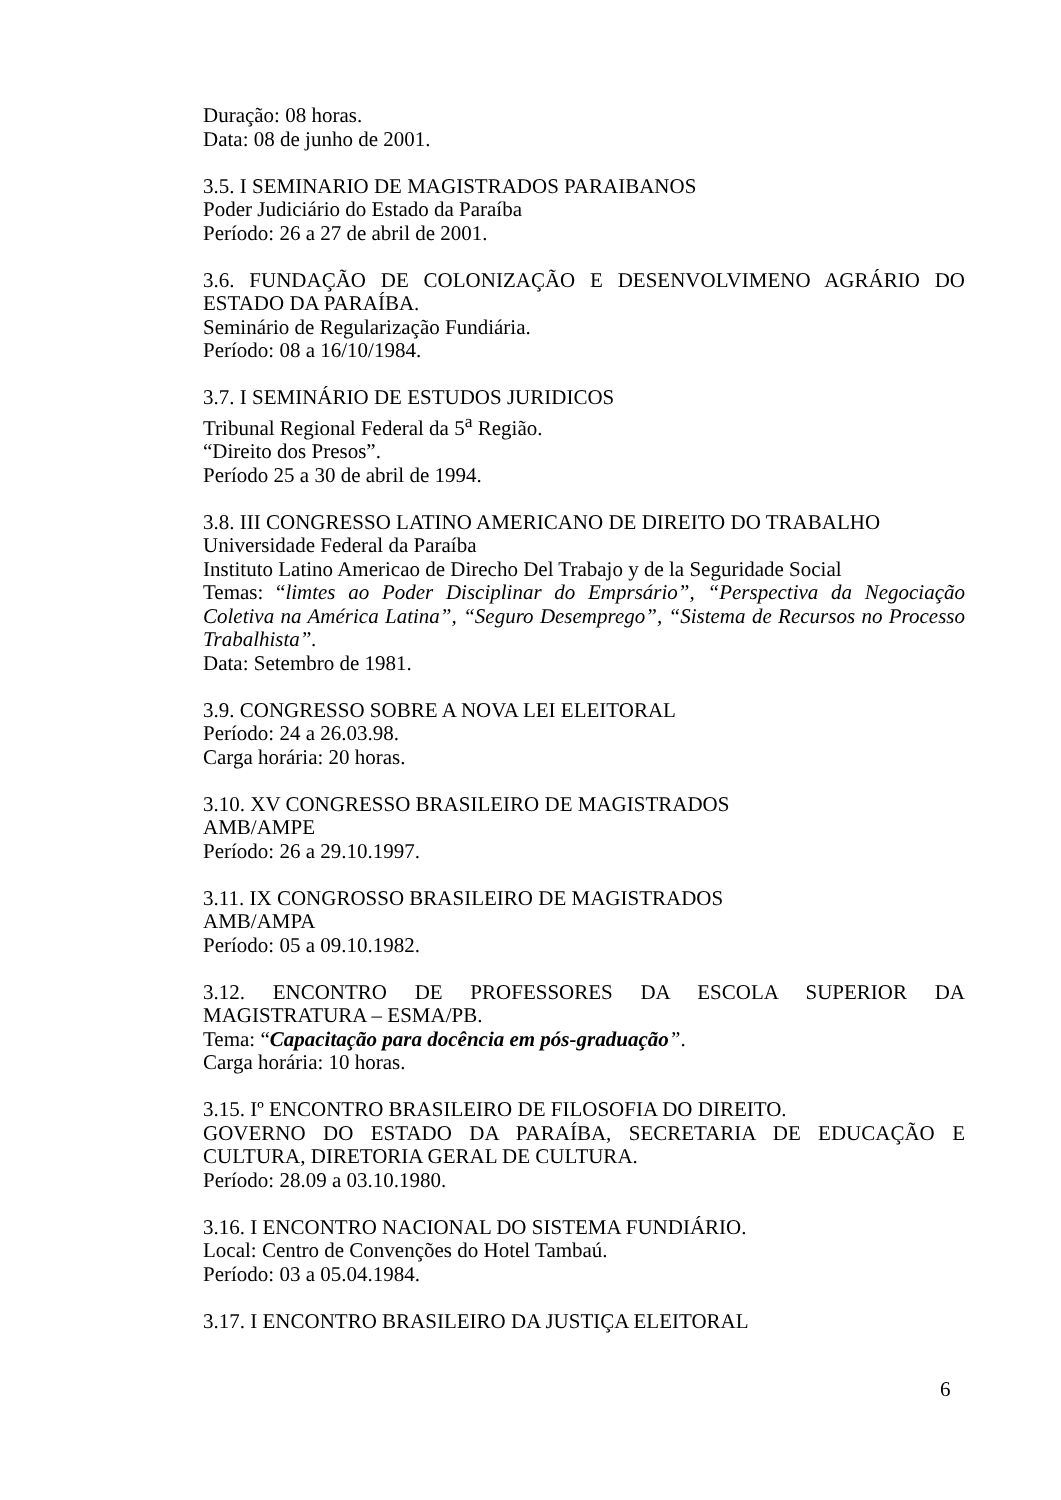Duração: 08 horas.
Data: 08 de junho de 2001.
3.5. I SEMINARIO DE MAGISTRADOS PARAIBANOS
Poder Judiciário do Estado da Paraíba
Período: 26 a 27 de abril de 2001.
3.6. FUNDAÇÃO DE COLONIZAÇÃO E DESENVOLVIMENO AGRÁRIO DO ESTADO DA PARAÍBA.
Seminário de Regularização Fundiária.
Período: 08 a 16/10/1984.
3.7. I SEMINÁRIO DE ESTUDOS JURIDICOS
Tribunal Regional Federal da 5<sup>a</sup> Região.
“Direito dos Presos”.
Período 25 a 30 de abril de 1994.
3.8. III CONGRESSO LATINO AMERICANO DE DIREITO DO TRABALHO
Universidade Federal da Paraíba
Instituto Latino Americao de Direcho Del Trabajo y de la Seguridade Social
Temas: “limtes ao Poder Disciplinar do Emprsário”, “Perspectiva da Negociação Coletiva na América Latina”, “Seguro Desemprego”, “Sistema de Recursos no Processo Trabalhista”.
Data: Setembro de 1981.
3.9. CONGRESSO SOBRE A NOVA LEI ELEITORAL
Período: 24 a 26.03.98.
Carga horária: 20 horas.
3.10. XV CONGRESSO BRASILEIRO DE MAGISTRADOS
AMB/AMPE
Período: 26 a 29.10.1997.
3.11. IX CONGROSSO BRASILEIRO DE MAGISTRADOS
AMB/AMPA
Período: 05 a 09.10.1982.
3.12. ENCONTRO DE PROFESSORES DA ESCOLA SUPERIOR DA MAGISTRATURA – ESMA/PB.
Tema: “Capacitação para docência em pós-graduação”.
Carga horária: 10 horas.
3.15. Iº ENCONTRO BRASILEIRO DE FILOSOFIA DO DIREITO.
GOVERNO DO ESTADO DA PARAÍBA, SECRETARIA DE EDUCAÇÃO E CULTURA, DIRETORIA GERAL DE CULTURA.
Período: 28.09 a 03.10.1980.
3.16. I ENCONTRO NACIONAL DO SISTEMA FUNDIÁRIO.
Local: Centro de Convenções do Hotel Tambaú.
Período: 03 a 05.04.1984.
3.17. I ENCONTRO BRASILEIRO DA JUSTIÇA ELEITORAL
6